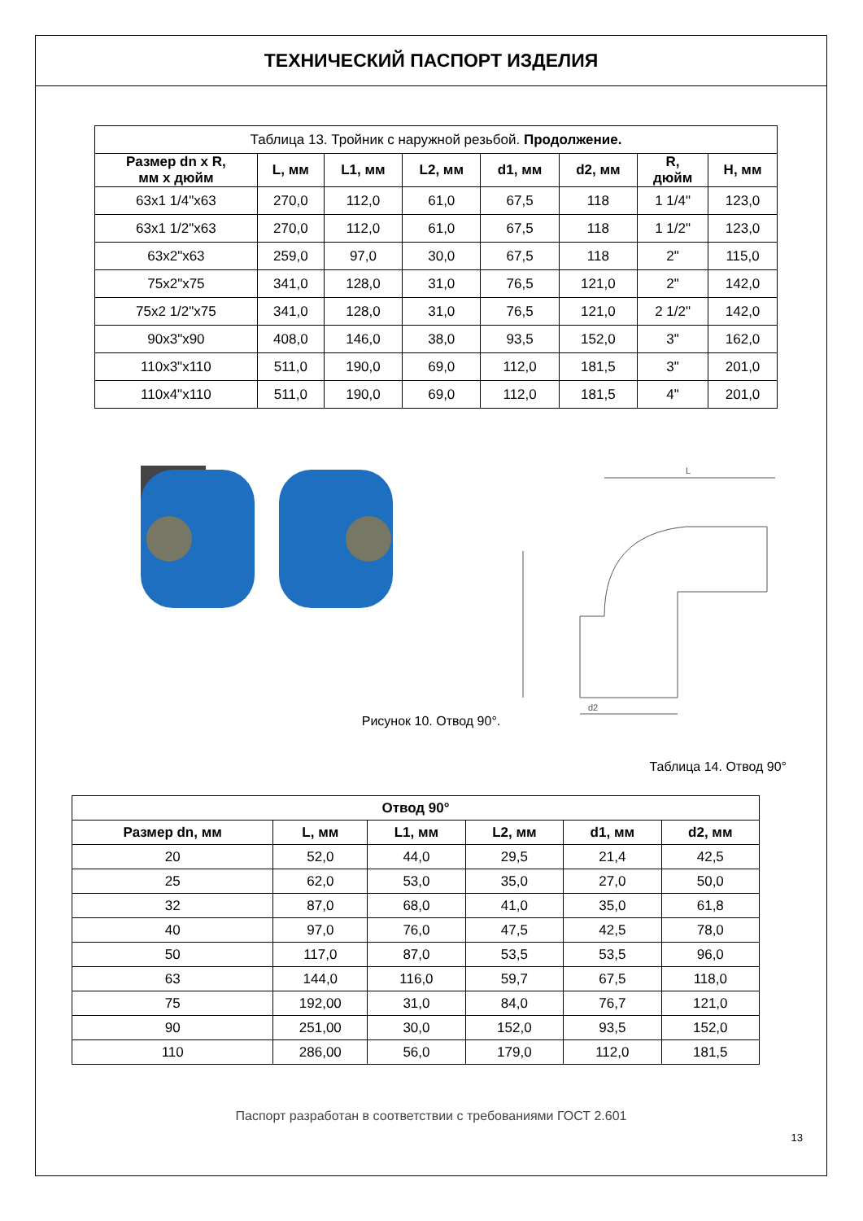ТЕХНИЧЕСКИЙ ПАСПОРТ ИЗДЕЛИЯ
| Таблица 13. Тройник с наружной резьбой. Продолжение. | | | | | | | |
| Размер dn x R, мм x дюйм | L, мм | L1, мм | L2, мм | d1, мм | d2, мм | R, дюйм | H, мм |
| 63x1 1/4"x63 | 270,0 | 112,0 | 61,0 | 67,5 | 118 | 1 1/4" | 123,0 |
| 63x1 1/2"x63 | 270,0 | 112,0 | 61,0 | 67,5 | 118 | 1 1/2" | 123,0 |
| 63x2"x63 | 259,0 | 97,0 | 30,0 | 67,5 | 118 | 2" | 115,0 |
| 75x2"x75 | 341,0 | 128,0 | 31,0 | 76,5 | 121,0 | 2" | 142,0 |
| 75x2 1/2"x75 | 341,0 | 128,0 | 31,0 | 76,5 | 121,0 | 2 1/2" | 142,0 |
| 90x3"x90 | 408,0 | 146,0 | 38,0 | 93,5 | 152,0 | 3" | 162,0 |
| 110x3"x110 | 511,0 | 190,0 | 69,0 | 112,0 | 181,5 | 3" | 201,0 |
| 110x4"x110 | 511,0 | 190,0 | 69,0 | 112,0 | 181,5 | 4" | 201,0 |
L
d2
Рисунок 10. Отвод 90°.
Таблица 14. Отвод 90°
| Отвод 90° | | | | | |
| --- | --- | --- | --- | --- | --- |
| Размер dn, мм | L, мм | L1, мм | L2, мм | d1, мм | d2, мм |
| 20 | 52,0 | 44,0 | 29,5 | 21,4 | 42,5 |
| 25 | 62,0 | 53,0 | 35,0 | 27,0 | 50,0 |
| 32 | 87,0 | 68,0 | 41,0 | 35,0 | 61,8 |
| 40 | 97,0 | 76,0 | 47,5 | 42,5 | 78,0 |
| 50 | 117,0 | 87,0 | 53,5 | 53,5 | 96,0 |
| 63 | 144,0 | 116,0 | 59,7 | 67,5 | 118,0 |
| 75 | 192,00 | 31,0 | 84,0 | 76,7 | 121,0 |
| 90 | 251,00 | 30,0 | 152,0 | 93,5 | 152,0 |
| 110 | 286,00 | 56,0 | 179,0 | 112,0 | 181,5 |
Паспорт разработан в соответствии с требованиями ГОСТ 2.601
13